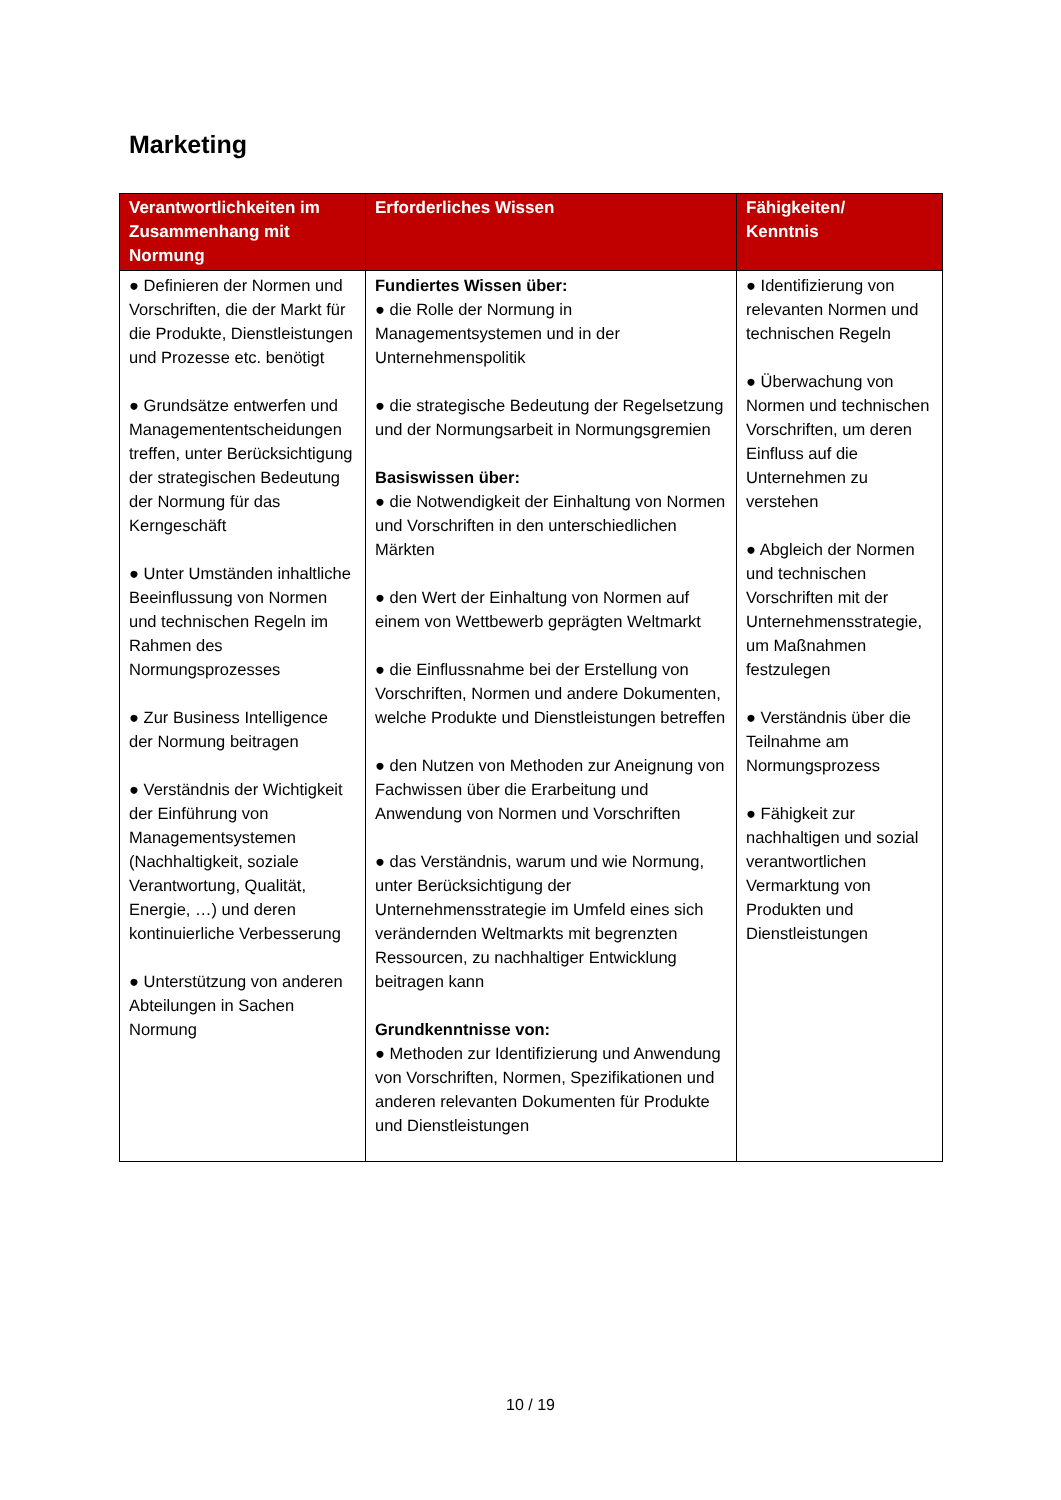Marketing
| Verantwortlichkeiten im Zusammenhang mit Normung | Erforderliches Wissen | Fähigkeiten/ Kenntnis |
| --- | --- | --- |
| ● Definieren der Normen und Vorschriften, die der Markt für die Produkte, Dienstleistungen und Prozesse etc. benötigt ● Grundsätze entwerfen und Managemententscheidungen treffen, unter Berücksichtigung der strategischen Bedeutung der Normung für das Kerngeschäft ● Unter Umständen inhaltliche Beeinflussung von Normen und technischen Regeln im Rahmen des Normungsprozesses ● Zur Business Intelligence der Normung beitragen ● Verständnis der Wichtigkeit der Einführung von Managementsystemen (Nachhaltigkeit, soziale Verantwortung, Qualität, Energie, …) und deren kontinuierliche Verbesserung ● Unterstützung von anderen Abteilungen in Sachen Normung | Fundiertes Wissen über: ● die Rolle der Normung in Managementsystemen und in der Unternehmenspolitik ● die strategische Bedeutung der Regelsetzung und der Normungsarbeit in Normungsgremien Basiswissen über: ● die Notwendigkeit der Einhaltung von Normen und Vorschriften in den unterschiedlichen Märkten ● den Wert der Einhaltung von Normen auf einem von Wettbewerb geprägten Weltmarkt ● die Einflussnahme bei der Erstellung von Vorschriften, Normen und andere Dokumenten, welche Produkte und Dienstleistungen betreffen ● den Nutzen von Methoden zur Aneignung von Fachwissen über die Erarbeitung und Anwendung von Normen und Vorschriften ● das Verständnis, warum und wie Normung, unter Berücksichtigung der Unternehmensstrategie im Umfeld eines sich verändernden Weltmarkts mit begrenzten Ressourcen, zu nachhaltiger Entwicklung beitragen kann Grundkenntnisse von: ● Methoden zur Identifizierung und Anwendung von Vorschriften, Normen, Spezifikationen und anderen relevanten Dokumenten für Produkte und Dienstleistungen | ● Identifizierung von relevanten Normen und technischen Regeln ● Überwachung von Normen und technischen Vorschriften, um deren Einfluss auf die Unternehmen zu verstehen ● Abgleich der Normen und technischen Vorschriften mit der Unternehmensstrategie, um Maßnahmen festzulegen ● Verständnis über die Teilnahme am Normungsprozess ● Fähigkeit zur nachhaltigen und sozial verantwortlichen Vermarktung von Produkten und Dienstleistungen |
10 / 19